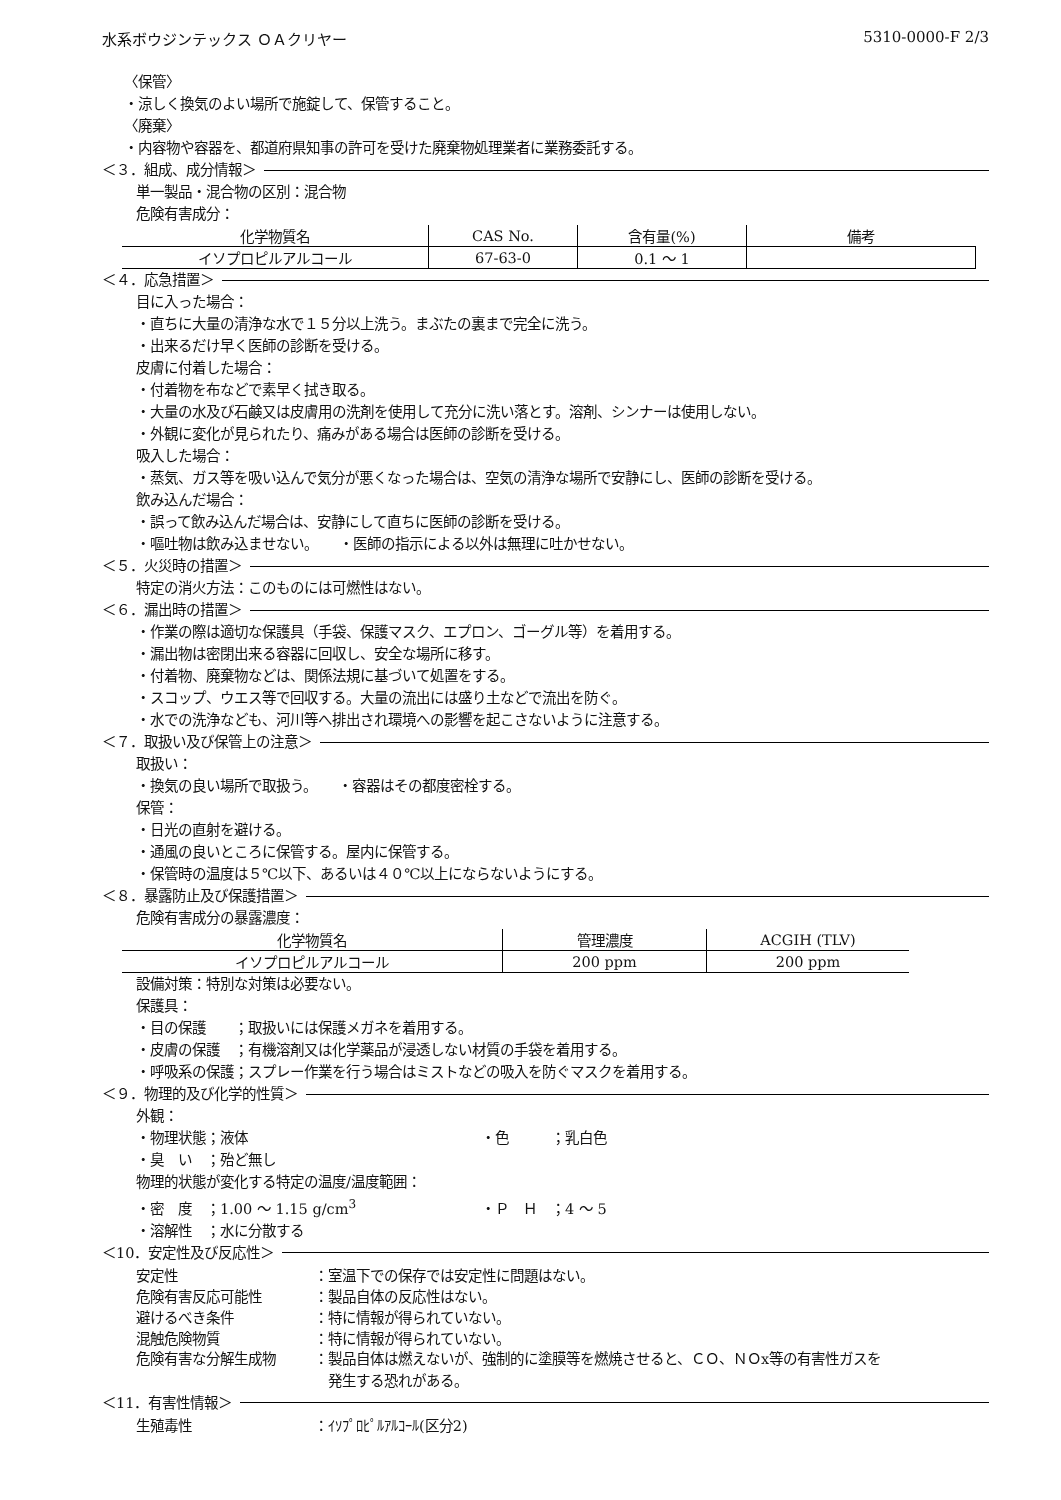水系ボウジンテックス ＯＡクリヤー 5310-0000-F 2/3
〈保管〉
・涼しく換気のよい場所で施錠して、保管すること。
〈廃棄〉
・内容物や容器を、都道府県知事の許可を受けた廃棄物処理業者に業務委託する。
＜３．組成、成分情報＞
単一製品・混合物の区別：混合物
危険有害成分：
| 化学物質名 | CAS No. | 含有量(%) | 備考 |
| --- | --- | --- | --- |
| イソプロピルアルコール | 67-63-0 | 0.1 ～ 1 | |
＜４．応急措置＞
目に入った場合：
・直ちに大量の清浄な水で１５分以上洗う。まぶたの裏まで完全に洗う。
・出来るだけ早く医師の診断を受ける。
皮膚に付着した場合：
・付着物を布などで素早く拭き取る。
・大量の水及び石鹸又は皮膚用の洗剤を使用して充分に洗い落とす。溶剤、シンナーは使用しない。
・外観に変化が見られたり、痛みがある場合は医師の診断を受ける。
吸入した場合：
・蒸気、ガス等を吸い込んで気分が悪くなった場合は、空気の清浄な場所で安静にし、医師の診断を受ける。
飲み込んだ場合：
・誤って飲み込んだ場合は、安静にして直ちに医師の診断を受ける。
・嘔吐物は飲み込ませない。　　・医師の指示による以外は無理に吐かせない。
＜５．火災時の措置＞
特定の消火方法：このものには可燃性はない。
＜６．漏出時の措置＞
・作業の際は適切な保護具（手袋、保護マスク、エプロン、ゴーグル等）を着用する。
・漏出物は密閉出来る容器に回収し、安全な場所に移す。
・付着物、廃棄物などは、関係法規に基づいて処置をする。
・スコップ、ウエス等で回収する。大量の流出には盛り土などで流出を防ぐ。
・水での洗浄なども、河川等へ排出され環境への影響を起こさないように注意する。
＜７．取扱い及び保管上の注意＞
取扱い：
・換気の良い場所で取扱う。　　・容器はその都度密栓する。
保管：
・日光の直射を避ける。
・通風の良いところに保管する。屋内に保管する。
・保管時の温度は５℃以下、あるいは４０℃以上にならないようにする。
＜８．暴露防止及び保護措置＞
危険有害成分の暴露濃度：
| 化学物質名 | 管理濃度 | ACGIH (TLV) |
| --- | --- | --- |
| イソプロピルアルコール | 200 ppm | 200 ppm |
設備対策：特別な対策は必要ない。
保護具：
・目の保護　　；取扱いには保護メガネを着用する。
・皮膚の保護　；有機溶剤又は化学薬品が浸透しない材質の手袋を着用する。
・呼吸系の保護；スプレー作業を行う場合はミストなどの吸入を防ぐマスクを着用する。
＜９．物理的及び化学的性質＞
外観：
・物理状態；液体 ・色　　　；乳白色
・臭　い　；殆ど無し
物理的状態が変化する特定の温度/温度範囲：
・密　度　；1.00 ～ 1.15 g/cm<sup>3</sup> ・Ｐ　Ｈ　；4 ～ 5
・溶解性　；水に分散する
＜10．安定性及び反応性＞
安定性 ：室温下での保存では安定性に問題はない。
危険有害反応可能性 ：製品自体の反応性はない。
避けるべき条件 ：特に情報が得られていない。
混触危険物質 ：特に情報が得られていない。
危険有害な分解生成物 ：製品自体は燃えないが、強制的に塗膜等を燃焼させると、ＣＯ、ＮＯx等の有害性ガスを
　発生する恐れがある。
＜11．有害性情報＞
生殖毒性 ：ｲｿﾌﾟﾛﾋﾟﾙｱﾙｺｰﾙ(区分2)